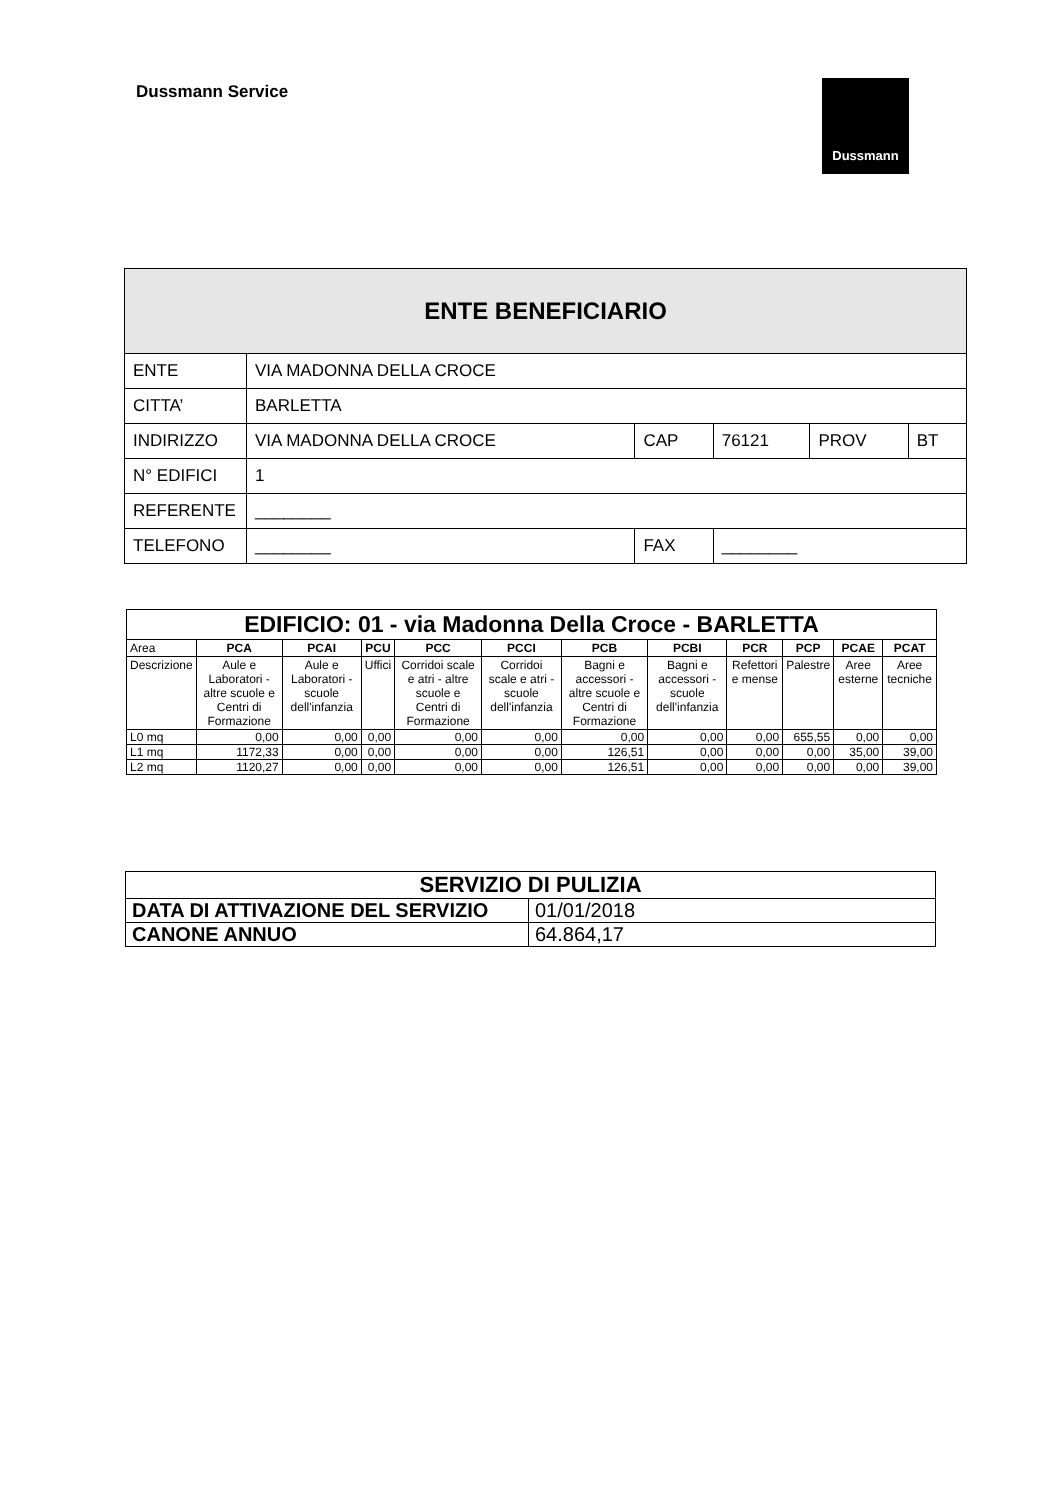Dussmann Service Dussmann
| ENTE BENEFICIARIO | | | | | |
| ENTE | VIA MADONNA DELLA CROCE | | | | |
| CITTA’ | BARLETTA | | | | |
| INDIRIZZO | VIA MADONNA DELLA CROCE | CAP | 76121 | PROV | BT |
| N° EDIFICI | 1 | | | | |
| REFERENTE | ________ | | | | |
| TELEFONO | ________ | FAX | ________ | | |
| EDIFICIO: 01 - via Madonna Della Croce - BARLETTA | | | | | | | | | | | |
| Area | PCA | PCAI | PCU | PCC | PCCI | PCB | PCBI | PCR | PCP | PCAE | PCAT |
| Descrizione | Aule e Laboratori - altre scuole e Centri di Formazione | Aule e Laboratori - scuole dell'infanzia | Uffici | Corridoi scale e atri - altre scuole e Centri di Formazione | Corridoi scale e atri - scuole dell'infanzia | Bagni e accessori - altre scuole e Centri di Formazione | Bagni e accessori - scuole dell'infanzia | Refettori e mense | Palestre | Aree esterne | Aree tecniche |
| L0 mq | 0,00 | 0,00 | 0,00 | 0,00 | 0,00 | 0,00 | 0,00 | 0,00 | 655,55 | 0,00 | 0,00 |
| L1 mq | 1172,33 | 0,00 | 0,00 | 0,00 | 0,00 | 126,51 | 0,00 | 0,00 | 0,00 | 35,00 | 39,00 |
| L2 mq | 1120,27 | 0,00 | 0,00 | 0,00 | 0,00 | 126,51 | 0,00 | 0,00 | 0,00 | 0,00 | 39,00 |
| SERVIZIO DI PULIZIA | |
| DATA DI ATTIVAZIONE DEL SERVIZIO | 01/01/2018 |
| CANONE ANNUO | 64.864,17 |